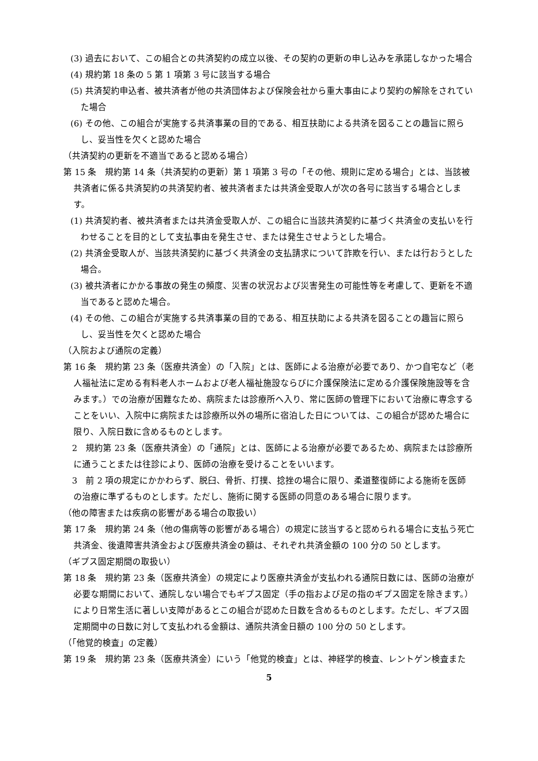(3) 過去において、この組合との共済契約の成立以後、その契約の更新の申し込みを承諾しなかった場合
(4) 規約第 18 条の 5 第 1 項第 3 号に該当する場合
(5) 共済契約申込者、被共済者が他の共済団体および保険会社から重大事由により契約の解除をされていた場合
(6) その他、この組合が実施する共済事業の目的である、相互扶助による共済を図ることの趣旨に照らし、妥当性を欠くと認めた場合
（共済契約の更新を不適当であると認める場合）
第 15 条　規約第 14 条（共済契約の更新）第 1 項第 3 号の「その他、規則に定める場合」とは、当該被共済者に係る共済契約の共済契約者、被共済者または共済金受取人が次の各号に該当する場合とします。
(1) 共済契約者、被共済者または共済金受取人が、この組合に当該共済契約に基づく共済金の支払いを行わせることを目的として支払事由を発生させ、または発生させようとした場合。
(2) 共済金受取人が、当該共済契約に基づく共済金の支払請求について詐欺を行い、または行おうとした場合。
(3) 被共済者にかかる事故の発生の頻度、災害の状況および災害発生の可能性等を考慮して、更新を不適当であると認めた場合。
(4) その他、この組合が実施する共済事業の目的である、相互扶助による共済を図ることの趣旨に照らし、妥当性を欠くと認めた場合
（入院および通院の定義）
第 16 条　規約第 23 条（医療共済金）の「入院」とは、医師による治療が必要であり、かつ自宅など（老人福祉法に定める有料老人ホームおよび老人福祉施設ならびに介護保険法に定める介護保険施設等を含みます。）での治療が困難なため、病院または診療所へ入り、常に医師の管理下において治療に専念することをいい、入院中に病院または診療所以外の場所に宿泊した日については、この組合が認めた場合に限り、入院日数に含めるものとします。
　2　規約第 23 条（医療共済金）の「通院」とは、医師による治療が必要であるため、病院または診療所に通うことまたは往診により、医師の治療を受けることをいいます。
　3　前 2 項の規定にかかわらず、脱臼、骨折、打撲、捻挫の場合に限り、柔道整復師による施術を医師の治療に準ずるものとします。ただし、施術に関する医師の同意のある場合に限ります。
（他の障害または疾病の影響がある場合の取扱い）
第 17 条　規約第 24 条（他の傷病等の影響がある場合）の規定に該当すると認められる場合に支払う死亡共済金、後遺障害共済金および医療共済金の額は、それぞれ共済金額の 100 分の 50 とします。
（ギプス固定期間の取扱い）
第 18 条　規約第 23 条（医療共済金）の規定により医療共済金が支払われる通院日数には、医師の治療が必要な期間において、通院しない場合でもギプス固定（手の指および足の指のギプス固定を除きます。）により日常生活に著しい支障があるとこの組合が認めた日数を含めるものとします。ただし、ギプス固定期間中の日数に対して支払われる金額は、通院共済金日額の 100 分の 50 とします。
（「他覚的検査」の定義）
第 19 条　規約第 23 条（医療共済金）にいう「他覚的検査」とは、神経学的検査、レントゲン検査また
5